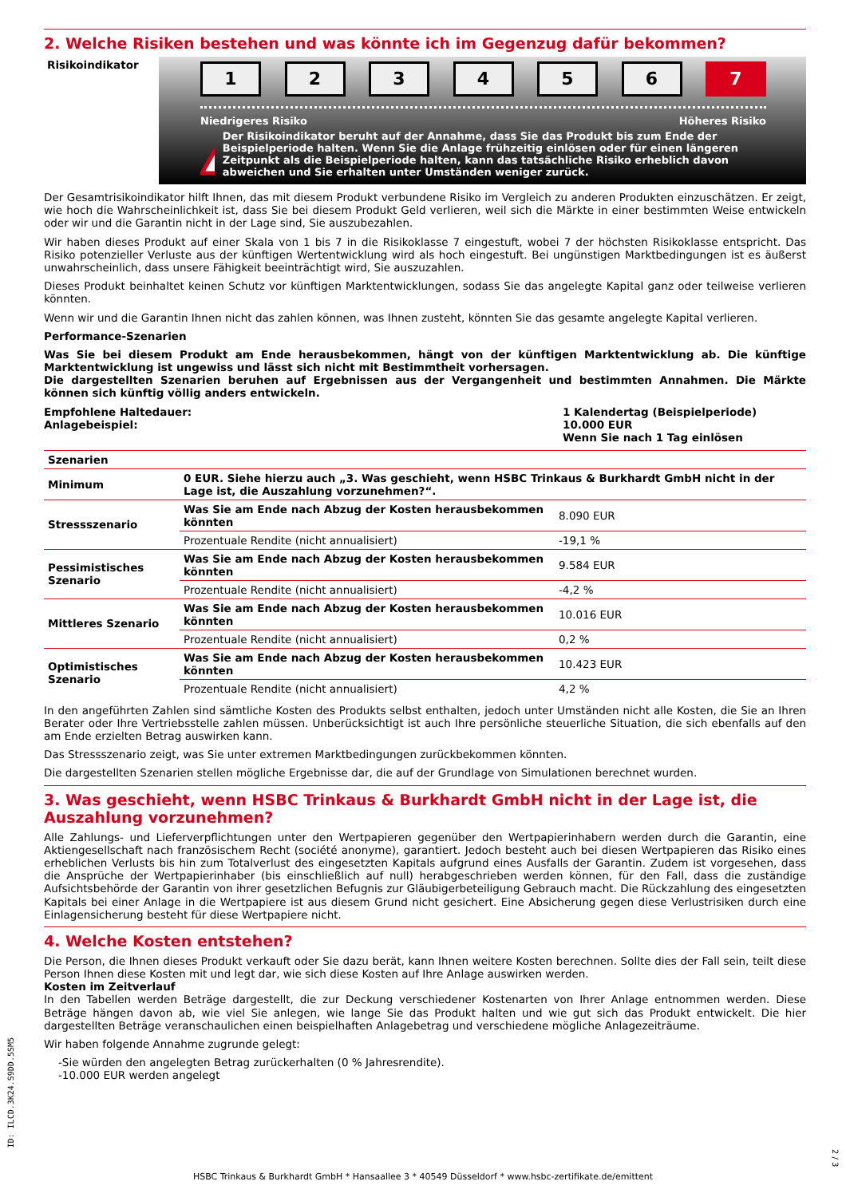2. Welche Risiken bestehen und was könnte ich im Gegenzug dafür bekommen?
Risikoindikator
123456 7
Niedrigeres Risiko Höheres Risiko
!
Der Risikoindikator beruht auf der Annahme, dass Sie das Produkt bis zum Ende der Beispielperiode halten. Wenn Sie die Anlage frühzeitig einlösen oder für einen längeren Zeitpunkt als die Beispielperiode halten, kann das tatsächliche Risiko erheblich davon abweichen und Sie erhalten unter Umständen weniger zurück.
Der Gesamtrisikoindikator hilft Ihnen, das mit diesem Produkt verbundene Risiko im Vergleich zu anderen Produkten einzuschätzen. Er zeigt, wie hoch die Wahrscheinlichkeit ist, dass Sie bei diesem Produkt Geld verlieren, weil sich die Märkte in einer bestimmten Weise entwickeln oder wir und die Garantin nicht in der Lage sind, Sie auszubezahlen.
Wir haben dieses Produkt auf einer Skala von 1 bis 7 in die Risikoklasse 7 eingestuft, wobei 7 der höchsten Risikoklasse entspricht. Das Risiko potenzieller Verluste aus der künftigen Wertentwicklung wird als hoch eingestuft. Bei ungünstigen Marktbedingungen ist es äußerst unwahrscheinlich, dass unsere Fähigkeit beeinträchtigt wird, Sie auszuzahlen.
Dieses Produkt beinhaltet keinen Schutz vor künftigen Marktentwicklungen, sodass Sie das angelegte Kapital ganz oder teilweise verlieren könnten.
Wenn wir und die Garantin Ihnen nicht das zahlen können, was Ihnen zusteht, könnten Sie das gesamte angelegte Kapital verlieren.
Performance-Szenarien
Was Sie bei diesem Produkt am Ende herausbekommen, hängt von der künftigen Marktentwicklung ab. Die künftige Marktentwicklung ist ungewiss und lässt sich nicht mit Bestimmtheit vorhersagen.
Die dargestellten Szenarien beruhen auf Ergebnissen aus der Vergangenheit und bestimmten Annahmen. Die Märkte können sich künftig völlig anders entwickeln.
Empfohlene Haltedauer:
Anlagebeispiel:
1 Kalendertag (Beispielperiode)
10.000 EUR
Wenn Sie nach 1 Tag einlösen
| Szenarien | | |
| --- | --- | --- |
| Minimum | 0 EUR. Siehe hierzu auch „3. Was geschieht, wenn HSBC Trinkaus & Burkhardt GmbH nicht in der Lage ist, die Auszahlung vorzunehmen?“. | |
| Stressszenario | Was Sie am Ende nach Abzug der Kosten herausbekommen könnten | 8.090 EUR |
| | Prozentuale Rendite (nicht annualisiert) | -19,1 % |
| Pessimistisches Szenario | Was Sie am Ende nach Abzug der Kosten herausbekommen könnten | 9.584 EUR |
| | Prozentuale Rendite (nicht annualisiert) | -4,2 % |
| Mittleres Szenario | Was Sie am Ende nach Abzug der Kosten herausbekommen könnten | 10.016 EUR |
| | Prozentuale Rendite (nicht annualisiert) | 0,2 % |
| Optimistisches Szenario | Was Sie am Ende nach Abzug der Kosten herausbekommen könnten | 10.423 EUR |
| | Prozentuale Rendite (nicht annualisiert) | 4,2 % |
In den angeführten Zahlen sind sämtliche Kosten des Produkts selbst enthalten, jedoch unter Umständen nicht alle Kosten, die Sie an Ihren Berater oder Ihre Vertriebsstelle zahlen müssen. Unberücksichtigt ist auch Ihre persönliche steuerliche Situation, die sich ebenfalls auf den am Ende erzielten Betrag auswirken kann.
Das Stressszenario zeigt, was Sie unter extremen Marktbedingungen zurückbekommen könnten.
Die dargestellten Szenarien stellen mögliche Ergebnisse dar, die auf der Grundlage von Simulationen berechnet wurden.
3. Was geschieht, wenn HSBC Trinkaus & Burkhardt GmbH nicht in der Lage ist, die Auszahlung vorzunehmen?
Alle Zahlungs- und Lieferverpflichtungen unter den Wertpapieren gegenüber den Wertpapierinhabern werden durch die Garantin, eine Aktiengesellschaft nach französischem Recht (société anonyme), garantiert. Jedoch besteht auch bei diesen Wertpapieren das Risiko eines erheblichen Verlusts bis hin zum Totalverlust des eingesetzten Kapitals aufgrund eines Ausfalls der Garantin. Zudem ist vorgesehen, dass die Ansprüche der Wertpapierinhaber (bis einschließlich auf null) herabgeschrieben werden können, für den Fall, dass die zuständige Aufsichtsbehörde der Garantin von ihrer gesetzlichen Befugnis zur Gläubigerbeteiligung Gebrauch macht. Die Rückzahlung des eingesetzten Kapitals bei einer Anlage in die Wertpapiere ist aus diesem Grund nicht gesichert. Eine Absicherung gegen diese Verlustrisiken durch eine Einlagensicherung besteht für diese Wertpapiere nicht.
4. Welche Kosten entstehen?
Die Person, die Ihnen dieses Produkt verkauft oder Sie dazu berät, kann Ihnen weitere Kosten berechnen. Sollte dies der Fall sein, teilt diese Person Ihnen diese Kosten mit und legt dar, wie sich diese Kosten auf Ihre Anlage auswirken werden.
Kosten im Zeitverlauf
In den Tabellen werden Beträge dargestellt, die zur Deckung verschiedener Kostenarten von Ihrer Anlage entnommen werden. Diese Beträge hängen davon ab, wie viel Sie anlegen, wie lange Sie das Produkt halten und wie gut sich das Produkt entwickelt. Die hier dargestellten Beträge veranschaulichen einen beispielhaften Anlagebetrag und verschiedene mögliche Anlagezeiträume.
Wir haben folgende Annahme zugrunde gelegt:
-Sie würden den angelegten Betrag zurückerhalten (0 % Jahresrendite).
-10.000 EUR werden angelegt
ID: ILCD.3K24.S9DD.5SM5
2 / 3
HSBC Trinkaus & Burkhardt GmbH * Hansaallee 3 * 40549 Düsseldorf * www.hsbc-zertifikate.de/emittent